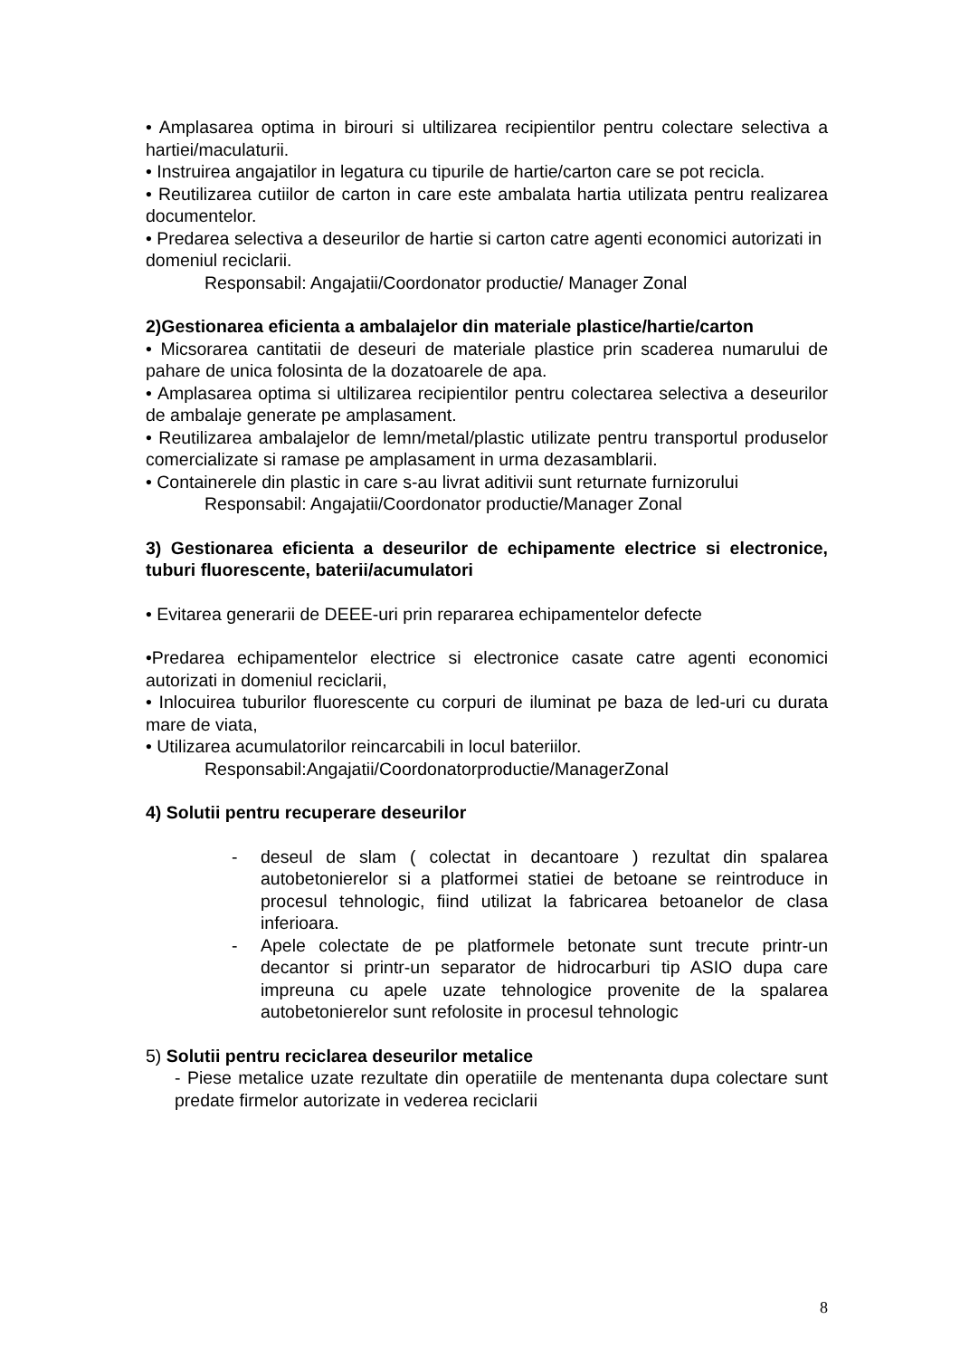• Amplasarea optima in birouri si ultilizarea recipientilor pentru colectare selectiva a hartiei/maculaturii.
• Instruirea angajatilor in legatura cu tipurile de hartie/carton care se pot recicla.
• Reutilizarea cutiilor de carton in care este ambalata hartia utilizata pentru realizarea documentelor.
• Predarea selectiva a deseurilor de hartie si carton catre agenti economici autorizati in
domeniul reciclarii.
Responsabil: Angajatii/Coordonator productie/ Manager Zonal
2)Gestionarea eficienta a ambalajelor din materiale plastice/hartie/carton
• Micsorarea cantitatii de deseuri de materiale plastice prin scaderea numarului de pahare de unica folosinta de la dozatoarele de apa.
• Amplasarea optima si ultilizarea recipientilor pentru colectarea selectiva a deseurilor de ambalaje generate pe amplasament.
• Reutilizarea ambalajelor de lemn/metal/plastic utilizate pentru transportul produselor comercializate si ramase pe amplasament in urma dezasamblarii.
• Containerele din plastic in care s-au livrat aditivii sunt returnate furnizorului
Responsabil: Angajatii/Coordonator productie/Manager Zonal
3) Gestionarea eficienta a deseurilor de echipamente electrice si electronice, tuburi fluorescente, baterii/acumulatori
• Evitarea generarii de DEEE-uri prin repararea echipamentelor defecte
•Predarea echipamentelor electrice si electronice casate catre agenti economici autorizati in domeniul reciclarii,
• Inlocuirea tuburilor fluorescente cu corpuri de iluminat pe baza de led-uri cu durata mare de viata,
• Utilizarea acumulatorilor reincarcabili in locul bateriilor.
Responsabil:Angajatii/Coordonatorproductie/ManagerZonal
4) Solutii pentru recuperare deseurilor
- deseul de slam ( colectat in decantoare ) rezultat din spalarea autobetonierelor si a platformei statiei de betoane se reintroduce in procesul tehnologic, fiind utilizat la fabricarea betoanelor de clasa inferioara.
- Apele colectate de pe platformele betonate sunt trecute printr-un decantor si printr-un separator de hidrocarburi tip ASIO dupa care impreuna cu apele uzate tehnologice provenite de la spalarea autobetonierelor sunt refolosite in procesul tehnologic
5) Solutii pentru reciclarea deseurilor metalice
- Piese metalice uzate rezultate din operatiile de mentenanta dupa colectare sunt predate firmelor autorizate in vederea reciclarii
8